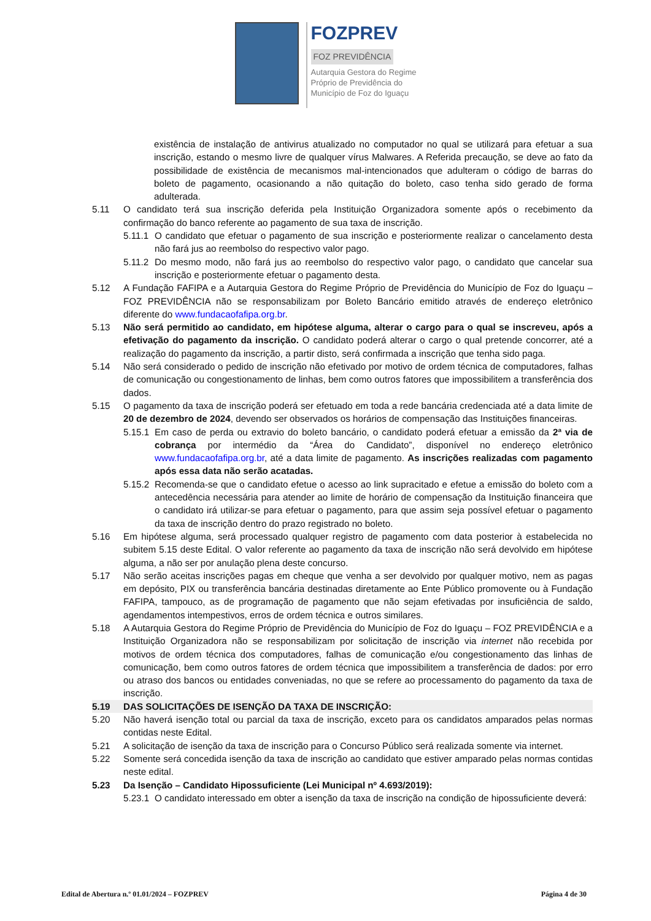FOZPREV
FOZ PREVIDÊNCIA
Autarquia Gestora do Regime
Próprio de Previdência do
Município de Foz do Iguaçu
existência de instalação de antivirus atualizado no computador no qual se utilizará para efetuar a sua inscrição, estando o mesmo livre de qualquer vírus Malwares. A Referida precaução, se deve ao fato da possibilidade de existência de mecanismos mal-intencionados que adulteram o código de barras do boleto de pagamento, ocasionando a não quitação do boleto, caso tenha sido gerado de forma adulterada.
5.11 O candidato terá sua inscrição deferida pela Instituição Organizadora somente após o recebimento da confirmação do banco referente ao pagamento de sua taxa de inscrição.
5.11.1
O candidato que efetuar o pagamento de sua inscrição e posteriormente realizar o cancelamento desta não fará jus ao reembolso do respectivo valor pago.
5.11.2
Do mesmo modo, não fará jus ao reembolso do respectivo valor pago, o candidato que cancelar sua inscrição e posteriormente efetuar o pagamento desta.
5.12 A Fundação FAFIPA e a Autarquia Gestora do Regime Próprio de Previdência do Município de Foz do Iguaçu – FOZ PREVIDÊNCIA não se responsabilizam por Boleto Bancário emitido através de endereço eletrônico diferente do www.fundacaofafipa.org.br.
5.13 Não será permitido ao candidato, em hipótese alguma, alterar o cargo para o qual se inscreveu, após a efetivação do pagamento da inscrição. O candidato poderá alterar o cargo o qual pretende concorrer, até a realização do pagamento da inscrição, a partir disto, será confirmada a inscrição que tenha sido paga.
5.14 Não será considerado o pedido de inscrição não efetivado por motivo de ordem técnica de computadores, falhas de comunicação ou congestionamento de linhas, bem como outros fatores que impossibilitem a transferência dos dados.
5.15 O pagamento da taxa de inscrição poderá ser efetuado em toda a rede bancária credenciada até a data limite de 20 de dezembro de 2024, devendo ser observados os horários de compensação das Instituições financeiras.
5.15.1
Em caso de perda ou extravio do boleto bancário, o candidato poderá efetuar a emissão da 2ª via de cobrança por intermédio da “Área do Candidato”, disponível no endereço eletrônico www.fundacaofafipa.org.br, até a data limite de pagamento. As inscrições realizadas com pagamento após essa data não serão acatadas.
5.15.2
Recomenda-se que o candidato efetue o acesso ao link supracitado e efetue a emissão do boleto com a antecedência necessária para atender ao limite de horário de compensação da Instituição financeira que o candidato irá utilizar-se para efetuar o pagamento, para que assim seja possível efetuar o pagamento da taxa de inscrição dentro do prazo registrado no boleto.
5.16 Em hipótese alguma, será processado qualquer registro de pagamento com data posterior à estabelecida no subitem 5.15 deste Edital. O valor referente ao pagamento da taxa de inscrição não será devolvido em hipótese alguma, a não ser por anulação plena deste concurso.
5.17 Não serão aceitas inscrições pagas em cheque que venha a ser devolvido por qualquer motivo, nem as pagas em depósito, PIX ou transferência bancária destinadas diretamente ao Ente Público promovente ou à Fundação FAFIPA, tampouco, as de programação de pagamento que não sejam efetivadas por insuficiência de saldo, agendamentos intempestivos, erros de ordem técnica e outros similares.
5.18 A Autarquia Gestora do Regime Próprio de Previdência do Município de Foz do Iguaçu – FOZ PREVIDÊNCIA e a Instituição Organizadora não se responsabilizam por solicitação de inscrição via internet não recebida por motivos de ordem técnica dos computadores, falhas de comunicação e/ou congestionamento das linhas de comunicação, bem como outros fatores de ordem técnica que impossibilitem a transferência de dados: por erro ou atraso dos bancos ou entidades conveniadas, no que se refere ao processamento do pagamento da taxa de inscrição.
5.19 DAS SOLICITAÇÕES DE ISENÇÃO DA TAXA DE INSCRIÇÃO:
5.20 Não haverá isenção total ou parcial da taxa de inscrição, exceto para os candidatos amparados pelas normas contidas neste Edital.
5.21 A solicitação de isenção da taxa de inscrição para o Concurso Público será realizada somente via internet.
5.22 Somente será concedida isenção da taxa de inscrição ao candidato que estiver amparado pelas normas contidas neste edital.
5.23 Da Isenção – Candidato Hipossuficiente (Lei Municipal nº 4.693/2019):
5.23.1
O candidato interessado em obter a isenção da taxa de inscrição na condição de hipossuficiente deverá:
Edital de Abertura n.º 01.01/2024 – FOZPREV Página 4 de 30